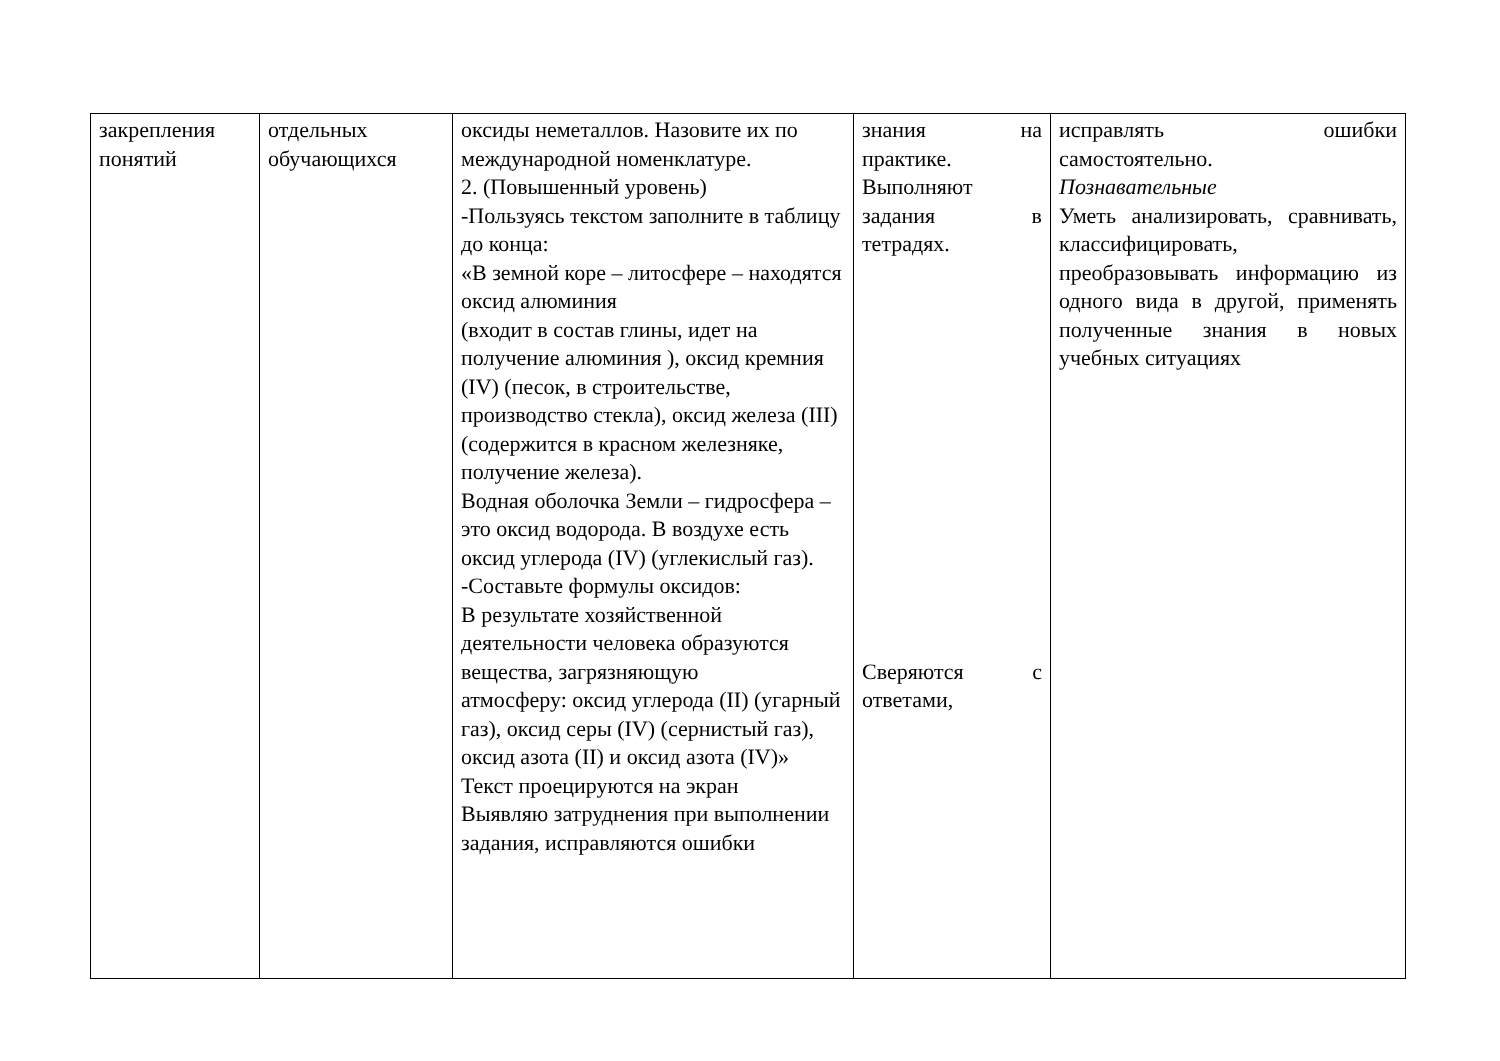| закрепления понятий | отдельных обучающихся | оксиды неметаллов. Назовите их по международной номенклатуре. 2. (Повышенный уровень) -Пользуясь текстом заполните в таблицу до конца: «В земной коре – литосфере – находятся оксид алюминия (входит в состав глины, идет на получение алюминия ), оксид кремния (IV) (песок, в строительстве, производство стекла), оксид железа (III)(содержится в красном железняке, получение железа). Водная оболочка Земли – гидросфера – это оксид водорода. В воздухе есть оксид углерода (IV) (углекислый газ). -Составьте формулы оксидов: В результате хозяйственной деятельности человека образуются вещества, загрязняющую атмосферу: оксид углерода (II) (угарный газ), оксид серы (IV) (сернистый газ), оксид азота (II) и оксид азота (IV)» Текст проецируются на экран Выявляю затруднения при выполнении задания, исправляются ошибки | знания на практике. Выполняют задания в тетрадях. Сверяются с ответами, | исправлять ошибки самостоятельно. Познавательные Уметь анализировать, сравнивать, классифицировать, преобразовывать информацию из одного вида в другой, применять полученные знания в новых учебных ситуациях |